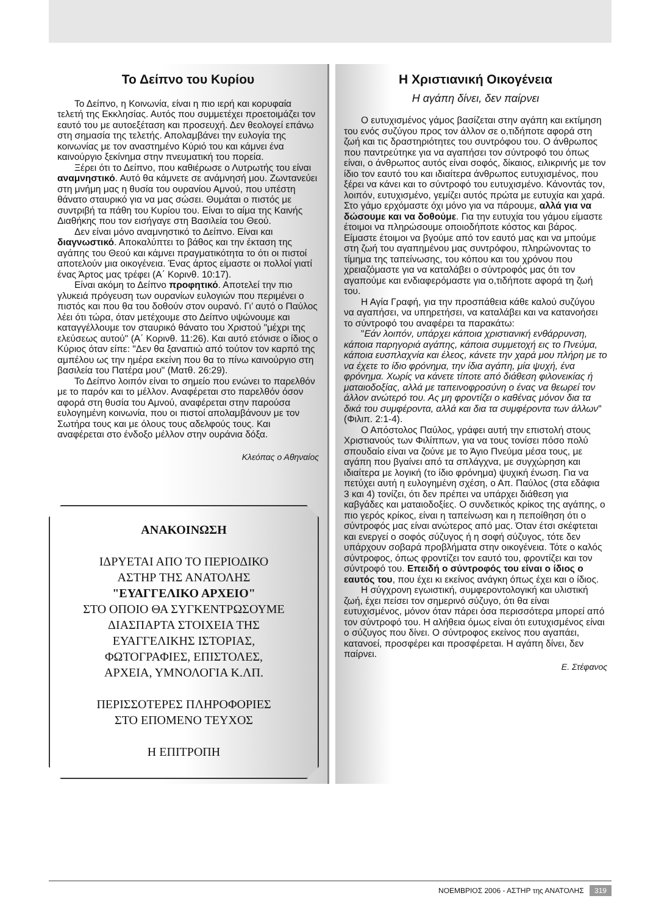Το Δείπνο του Κυρίου
Το Δείπνο, η Κοινωνία, είναι η πιο ιερή και κορυφαία τελετή της Εκκλησίας. Αυτός που συμμετέχει προετοιμάζει τον εαυτό του με αυτοεξέταση και προσευχή. Δεν θεολογεί επάνω στη σημασία της τελετής. Απολαμβάνει την ευλογία της κοινωνίας με τον αναστημένο Κύριό του και κάμνει ένα καινούργιο ξεκίνημα στην πνευματική του πορεία.
Ξέρει ότι το Δείπνο, που καθιέρωσε ο Λυτρωτής του είναι αναμνηστικό. Αυτό θα κάμνετε σε ανάμνησή μου. Ζωντανεύει στη μνήμη μας η θυσία του ουρανίου Αμνού, που υπέστη θάνατο σταυρικό για να μας σώσει. Θυμάται ο πιστός με συντριβή τα πάθη του Κυρίου του. Είναι το αίμα της Καινής Διαθήκης που τον εισήγαγε στη Βασιλεία του Θεού.
Δεν είναι μόνο αναμνηστικό το Δείπνο. Είναι και διαγνωστικό. Αποκαλύπτει το βάθος και την έκταση της αγάπης του Θεού και κάμνει πραγματικότητα το ότι οι πιστοί αποτελούν μια οικογένεια. Ένας άρτος είμαστε οι πολλοί γιατί ένας Άρτος μας τρέφει (Α΄ Κορινθ. 10:17).
Είναι ακόμη το Δείπνο προφητικό. Αποτελεί την πιο γλυκειά πρόγευση των ουρανίων ευλογιών που περιμένει ο πιστός και που θα του δοθούν στον ουρανό. Γι’ αυτό ο Παύλος λέει ότι τώρα, όταν μετέχουμε στο Δείπνο υψώνουμε και καταγγέλλουμε τον σταυρικό θάνατο του Χριστού "μέχρι της ελεύσεως αυτού" (Α΄ Κορινθ. 11:26). Και αυτό ετόνισε ο ίδιος ο Κύριος όταν είπε: "Δεν θα ξαναπιώ από τούτον τον καρπό της αμπέλου ως την ημέρα εκείνη που θα το πίνω καινούργιο στη βασιλεία του Πατέρα μου" (Ματθ. 26:29).
Το Δείπνο λοιπόν είναι το σημείο που ενώνει το παρελθόν με το παρόν και το μέλλον. Αναφέρεται στο παρελθόν όσον αφορά στη θυσία του Αμνού, αναφέρεται στην παρούσα ευλογημένη κοινωνία, που οι πιστοί απολαμβάνουν με τον Σωτήρα τους και με όλους τους αδελφούς τους. Και αναφέρεται στο ένδοξο μέλλον στην ουράνια δόξα.
Κλεόπας ο Αθηναίος
ΑΝΑΚΟΙΝΩΣΗ
ΙΔΡΥΕΤΑΙ ΑΠΟ ΤΟ ΠΕΡΙΟΔΙΚΟ
ΑΣΤΗΡ ΤΗΣ ΑΝΑΤΟΛΗΣ
"ΕΥΑΓΓΕΛΙΚΟ ΑΡΧΕΙΟ"
ΣΤΟ ΟΠΟΙΟ ΘΑ ΣΥΓΚΕΝΤΡΩΣΟΥΜΕ
ΔΙΑΣΠΑΡΤΑ ΣΤΟΙΧΕΙΑ ΤΗΣ
ΕΥΑΓΓΕΛΙΚΗΣ ΙΣΤΟΡΙΑΣ,
ΦΩΤΟΓΡΑΦΙΕΣ, ΕΠΙΣΤΟΛΕΣ,
ΑΡΧΕΙΑ, ΥΜΝΟΛΟΓΙΑ Κ.ΛΠ.
ΠΕΡΙΣΣΟΤΕΡΕΣ ΠΛΗΡΟΦΟΡΙΕΣ
ΣΤΟ ΕΠΟΜΕΝΟ ΤΕΥΧΟΣ
Η ΕΠΙΤΡΟΠΗ
Η Χριστιανική Οικογένεια
Η αγάπη δίνει, δεν παίρνει
Ο ευτυχισμένος γάμος βασίζεται στην αγάπη και εκτίμηση του ενός συζύγου προς τον άλλον σε ο,τιδήποτε αφορά στη ζωή και τις δραστηριότητες του συντρόφου του. Ο άνθρωπος που παντρεύτηκε για να αγαπήσει τον σύντροφό του όπως είναι, ο άνθρωπος αυτός είναι σοφός, δίκαιος, ειλικρινής με τον ίδιο τον εαυτό του και ιδιαίτερα άνθρωπος ευτυχισμένος, που ξέρει να κάνει και το σύντροφό του ευτυχισμένο. Κάνοντάς τον, λοιπόν, ευτυχισμένο, γεμίζει αυτός πρώτα με ευτυχία και χαρά. Στο γάμο ερχόμαστε όχι μόνο για να πάρουμε, αλλά για να δώσουμε και να δοθούμε. Για την ευτυχία του γάμου είμαστε έτοιμοι να πληρώσουμε οποιοδήποτε κόστος και βάρος. Είμαστε έτοιμοι να βγούμε από τον εαυτό μας και να μπούμε στη ζωή του αγαπημένου μας συντρόφου, πληρώνοντας το τίμημα της ταπείνωσης, του κόπου και του χρόνου που χρειαζόμαστε για να καταλάβει ο σύντροφός μας ότι τον αγαπούμε και ενδιαφερόμαστε για ο,τιδήποτε αφορά τη ζωή του.
Η Αγία Γραφή, για την προσπάθεια κάθε καλού συζύγου να αγαπήσει, να υπηρετήσει, να καταλάβει και να κατανοήσει το σύντροφό του αναφέρει τα παρακάτω:
"Εάν λοιπόν, υπάρχει κάποια χριστιανική ενθάρρυνση, κάποια παρηγοριά αγάπης, κάποια συμμετοχή εις το Πνεύμα, κάποια ευσπλαχνία και έλεος, κάνετε την χαρά μου πλήρη με το να έχετε το ίδιο φρόνημα, την ίδια αγάπη, μία ψυχή, ένα φρόνημα. Χωρίς να κάνετε τίποτε από διάθεση φιλονεικίας ή ματαιοδοξίας, αλλά με ταπεινοφροσύνη ο ένας να θεωρεί τον άλλον ανώτερό του. Ας μη φροντίζει ο καθένας μόνον δια τα δικά του συμφέροντα, αλλά και δια τα συμφέροντα των άλλων" (Φιλιπ. 2:1-4).
Ο Απόστολος Παύλος, γράφει αυτή την επιστολή στους Χριστιανούς των Φιλίππων, για να τους τονίσει πόσο πολύ σπουδαίο είναι να ζούνε με το Άγιο Πνεύμα μέσα τους, με αγάπη που βγαίνει από τα σπλάγχνα, με συγχώρηση και ιδιαίτερα με λογική (το ίδιο φρόνημα) ψυχική ένωση. Για να πετύχει αυτή η ευλογημένη σχέση, ο Απ. Παύλος (στα εδάφια 3 και 4) τονίζει, ότι δεν πρέπει να υπάρχει διάθεση για καβγάδες και ματαιοδοξίες. Ο συνδετικός κρίκος της αγάπης, ο πιο γερός κρίκος, είναι η ταπείνωση και η πεποίθηση ότι ο σύντροφός μας είναι ανώτερος από μας. Όταν έτσι σκέφτεται και ενεργεί ο σοφός σύζυγος ή η σοφή σύζυγος, τότε δεν υπάρχουν σοβαρά προβλήματα στην οικογένεια. Τότε ο καλός σύντροφος, όπως φροντίζει τον εαυτό του, φροντίζει και τον σύντροφό του. Επειδή ο σύντροφός του είναι ο ίδιος ο εαυτός του, που έχει κι εκείνος ανάγκη όπως έχει και ο ίδιος.
Η σύγχρονη εγωιστική, συμφεροντολογική και υλιστική ζωή, έχει πείσει τον σημερινό σύζυγο, ότι θα είναι ευτυχισμένος, μόνον όταν πάρει όσα περισσότερα μπορεί από τον σύντροφό του. Η αλήθεια όμως είναι ότι ευτυχισμένος είναι ο σύζυγος που δίνει. Ο σύντροφος εκείνος που αγαπάει, κατανοεί, προσφέρει και προσφέρεται. Η αγάπη δίνει, δεν παίρνει.
Ε. Στέφανος
ΝΟΕΜΒΡΙΟΣ 2006 - ΑΣΤΗΡ της ΑΝΑΤΟΛΗΣ 319